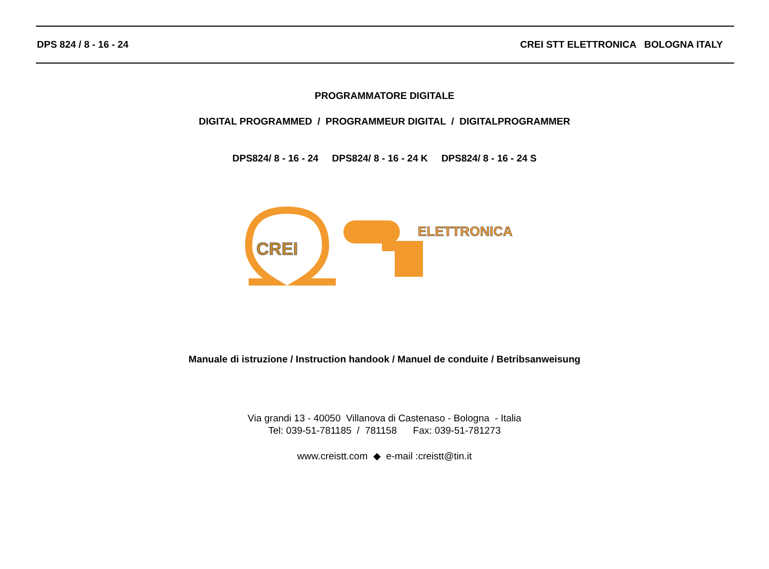DPS 824 / 8 - 16 - 24 CREI STT ELETTRONICA BOLOGNA ITALY
PROGRAMMATORE DIGITALE
DIGITAL PROGRAMMED / PROGRAMMEUR DIGITAL / DIGITALPROGRAMMER
DPS824/ 8 - 16 - 24 DPS824/ 8 - 16 - 24 K DPS824/ 8 - 16 - 24 S
CREI
ELETTRONICA
Manuale di istruzione / Instruction handook / Manuel de conduite / Betribsanweisung
Via grandi 13 - 40050 Villanova di Castenaso - Bologna - Italia
Tel: 039-51-781185 / 781158 Fax: 039-51-781273
www.creistt.com ◆ e-mail :creistt@tin.it